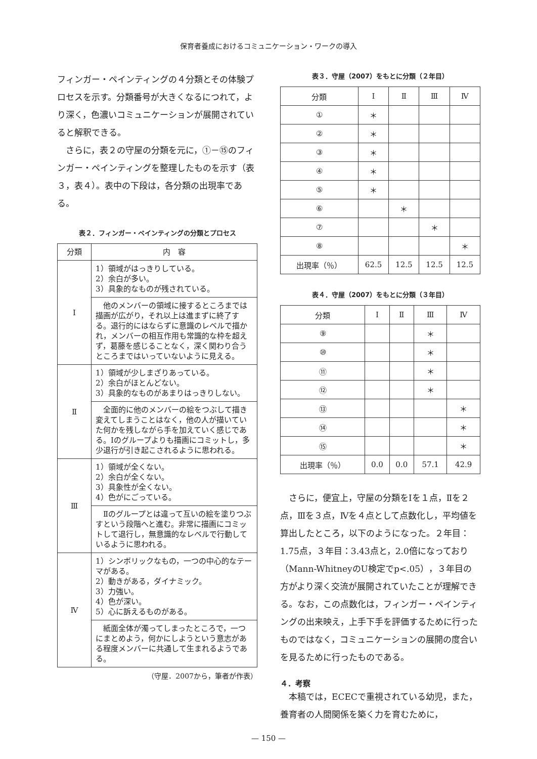保育者養成におけるコミュニケーション・ワークの導入
フィンガー・ペインティングの４分類とその体験プロセスを示す。分類番号が大きくなるにつれて，より深く，色濃いコミュニケーションが展開されていると解釈できる。
さらに，表２の守屋の分類を元に，①－⑮のフィンガー・ペインティングを整理したものを示す（表３，表４）。表中の下段は，各分類の出現率である。
表２．フィンガー・ペインティングの分類とプロセス
| 分類 | 内 容 |
| Ⅰ | 1）領域がはっきりしている。 2）余白が多い。 3）具象的なものが残されている。 |
| | 他のメンバーの領域に接するところまでは描画が広がり，それ以上は進まずに終了する。退行的にはならずに意識のレベルで描かれ，メンバーの相互作用も常識的な枠を超えず，葛藤を感じることなく，深く関わり合うところまではいっていないように見える。 |
| Ⅱ | 1）領域が少しまざりあっている。 2）余白がほとんどない。 3）具象的なものがあまりはっきりしない。 |
| | 全面的に他のメンバーの絵をつぶして描き変えてしまうことはなく，他の人が描いていた何かを残しながら手を加えていく感じである。Ⅰのグループよりも描画にコミットし，多少退行が引き起こされるように思われる。 |
| Ⅲ | 1）領域が全くない。 2）余白が全くない。 3）具象性が全くない。 4）色がにごっている。 |
| | Ⅱのグループとは違って互いの絵を塗りつぶすという段階へと進む。非常に描画にコミットして退行し，無意識的なレベルで行動しているように思われる。 |
| Ⅳ | 1）シンボリックなもの，一つの中心的なテーマがある。 2）動きがある，ダイナミック。 3）力強い。 4）色が深い。 5）心に訴えるものがある。 |
| | 紙面全体が濁ってしまったところで，一つにまとめよう，何かにしようという意志がある程度メンバーに共通して生まれるようである。 |
（守屋．2007から，筆者が作表）
表３．守屋（2007）をもとに分類（２年目）
| 分類 | Ⅰ | Ⅱ | Ⅲ | Ⅳ |
| --- | --- | --- | --- | --- |
| ① | ＊ | | | |
| ② | ＊ | | | |
| ③ | ＊ | | | |
| ④ | ＊ | | | |
| ⑤ | ＊ | | | |
| ⑥ | | ＊ | | |
| ⑦ | | | ＊ | |
| ⑧ | | | | ＊ |
| 出現率（％） | 62.5 | 12.5 | 12.5 | 12.5 |
表４．守屋（2007）をもとに分類（３年目）
| 分類 | Ⅰ | Ⅱ | Ⅲ | Ⅳ |
| --- | --- | --- | --- | --- |
| ⑨ | | | ＊ | |
| ⑩ | | | ＊ | |
| ⑪ | | | ＊ | |
| ⑫ | | | ＊ | |
| ⑬ | | | | ＊ |
| ⑭ | | | | ＊ |
| ⑮ | | | | ＊ |
| 出現率（％） | 0.0 | 0.0 | 57.1 | 42.9 |
さらに，便宜上，守屋の分類をⅠを１点，Ⅱを２点，Ⅲを３点，Ⅳを４点として点数化し，平均値を算出したところ，以下のようになった。２年目：1.75点，３年目：3.43点と，2.0倍になっており（Mann-WhitneyのU検定でp<.05），３年目の方がより深く交流が展開されていたことが理解できる。なお，この点数化は，フィンガー・ペインティングの出来映え，上手下手を評価するために行ったものではなく，コミュニケーションの展開の度合いを見るために行ったものである。
４．考察
本稿では，ECECで重視されている幼児，また，養育者の人間関係を築く力を育むために，
— 150 —